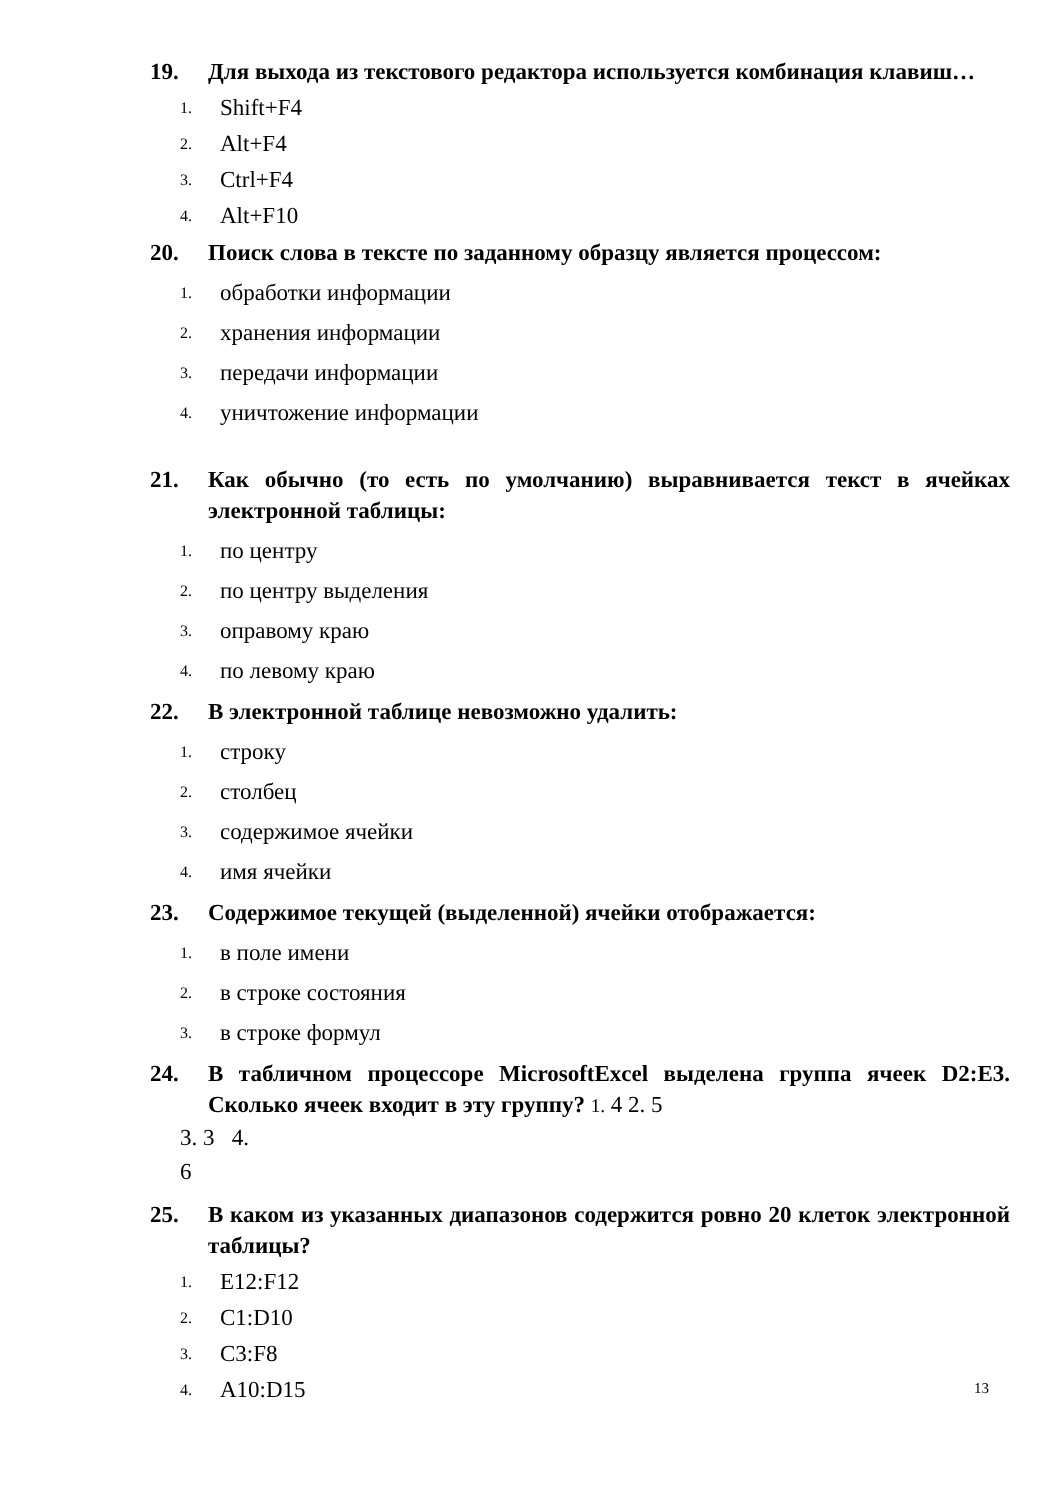19. Для выхода из текстового редактора используется комбинация клавиш…
1. Shift+F4
2. Alt+F4
3. Ctrl+F4
4. Alt+F10
20. Поиск слова в тексте по заданному образцу является процессом:
1. обработки информации
2. хранения информации
3. передачи информации
4. уничтожение информации
21. Как обычно (то есть по умолчанию) выравнивается текст в ячейках электронной таблицы:
1. по центру
2. по центру выделения
3. оправому краю
4. по левому краю
22. В электронной таблице невозможно удалить:
1. строку
2. столбец
3. содержимое ячейки
4. имя ячейки
23. Содержимое текущей (выделенной) ячейки отображается:
1. в поле имени
2. в строке состояния
3. в строке формул
24. В табличном процессоре MicrosoftExcel выделена группа ячеек D2:E3. Сколько ячеек входит в эту группу? 1. 4 2. 5
3. 3 4.
6
25. В каком из указанных диапазонов содержится ровно 20 клеток электронной таблицы?
1. E12:F12
2. C1:D10
3. C3:F8
4. A10:D15
13